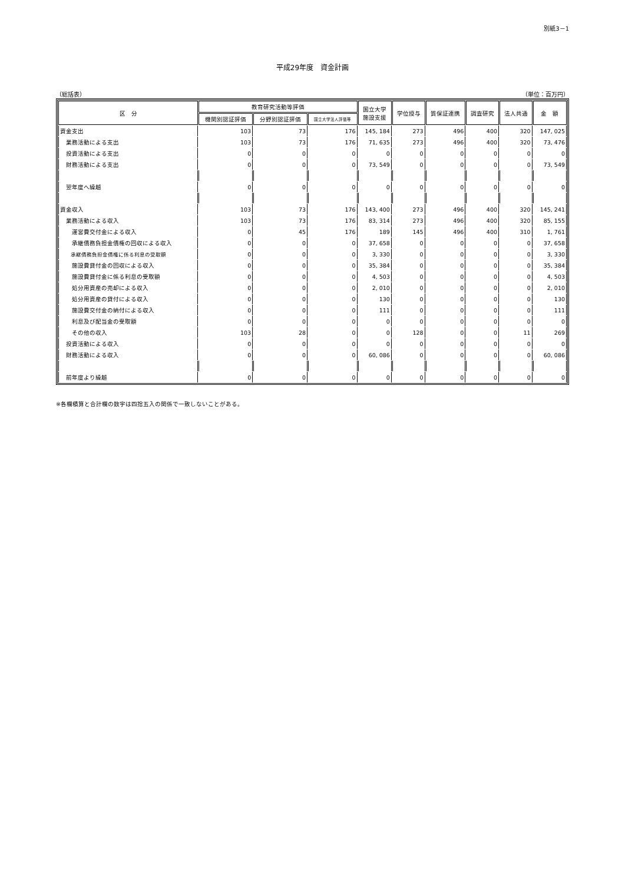別紙3－1
平成29年度　資金計画
（総括表） （単位：百万円）
| 区 分 | 教育研究活動等評価 | | | 国立大学 施設支援 | 学位授与 | 質保証連携 | 調査研究 | 法人共通 | 金 額 |
| --- | --- | --- | --- | --- | --- | --- | --- | --- | --- |
| | 機関別認証評価 | 分野別認証評価 | 国立大学法人評価等 | | | | | | |
| 資金支出 | 103 | 73 | 176 | 145, 184 | 273 | 496 | 400 | 320 | 147, 025 |
| 業務活動による支出 | 103 | 73 | 176 | 71, 635 | 273 | 496 | 400 | 320 | 73, 476 |
| 投資活動による支出 | 0 | 0 | 0 | 0 | 0 | 0 | 0 | 0 | 0 |
| 財務活動による支出 | 0 | 0 | 0 | 73, 549 | 0 | 0 | 0 | 0 | 73, 549 |
| 翌年度へ繰越 | 0 | 0 | 0 | 0 | 0 | 0 | 0 | 0 | 0 |
| 資金収入 | 103 | 73 | 176 | 143, 400 | 273 | 496 | 400 | 320 | 145, 241 |
| 業務活動による収入 | 103 | 73 | 176 | 83, 314 | 273 | 496 | 400 | 320 | 85, 155 |
| 運営費交付金による収入 | 0 | 45 | 176 | 189 | 145 | 496 | 400 | 310 | 1, 761 |
| 承継債務負担金債権の回収による収入 | 0 | 0 | 0 | 37, 658 | 0 | 0 | 0 | 0 | 37, 658 |
| 承継債務負担金債権に係る利息の受取額 | 0 | 0 | 0 | 3, 330 | 0 | 0 | 0 | 0 | 3, 330 |
| 施設費貸付金の回収による収入 | 0 | 0 | 0 | 35, 384 | 0 | 0 | 0 | 0 | 35, 384 |
| 施設費貸付金に係る利息の受取額 | 0 | 0 | 0 | 4, 503 | 0 | 0 | 0 | 0 | 4, 503 |
| 処分用資産の売却による収入 | 0 | 0 | 0 | 2, 010 | 0 | 0 | 0 | 0 | 2, 010 |
| 処分用資産の貸付による収入 | 0 | 0 | 0 | 130 | 0 | 0 | 0 | 0 | 130 |
| 施設費交付金の納付による収入 | 0 | 0 | 0 | 111 | 0 | 0 | 0 | 0 | 111 |
| 利息及び配当金の受取額 | 0 | 0 | 0 | 0 | 0 | 0 | 0 | 0 | 0 |
| その他の収入 | 103 | 28 | 0 | 0 | 128 | 0 | 0 | 11 | 269 |
| 投資活動による収入 | 0 | 0 | 0 | 0 | 0 | 0 | 0 | 0 | 0 |
| 財務活動による収入 | 0 | 0 | 0 | 60, 086 | 0 | 0 | 0 | 0 | 60, 086 |
| 前年度より繰越 | 0 | 0 | 0 | 0 | 0 | 0 | 0 | 0 | 0 |
※各欄積算と合計欄の数字は四捨五入の関係で一致しないことがある。